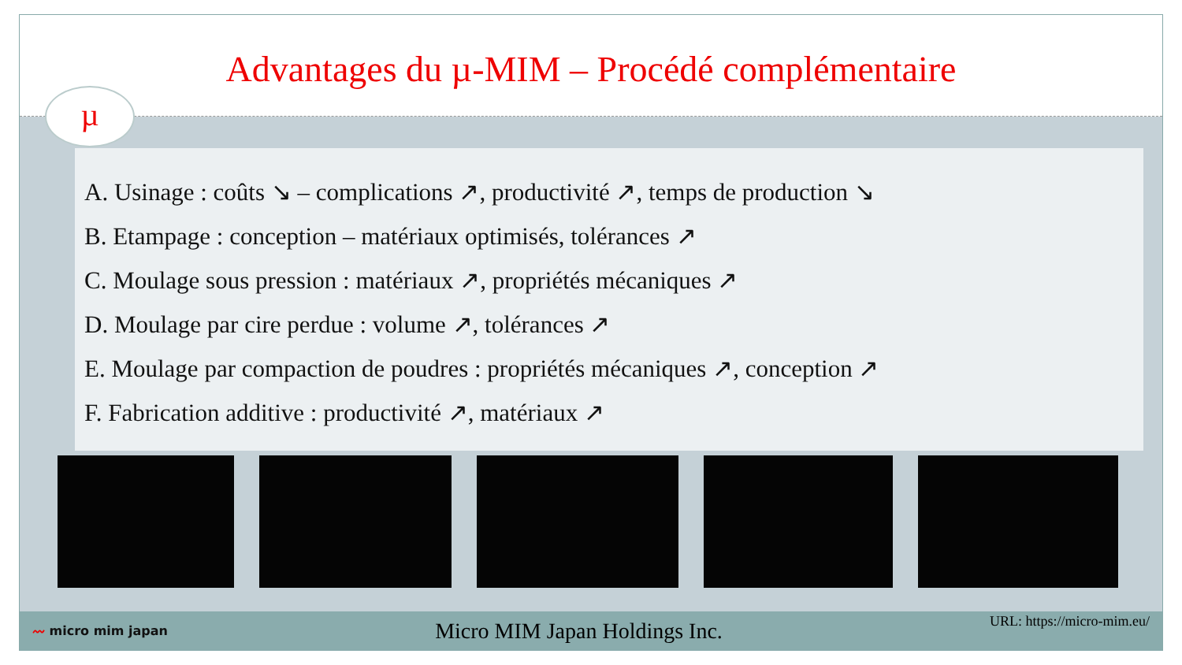Advantages du µ-MIM – Procédé complémentaire
µ
A. Usinage : coûts ↘ – complications ↗, productivité ↗, temps de production ↘
B. Etampage : conception – matériaux optimisés, tolérances ↗
C. Moulage sous pression : matériaux ↗, propriétés mécaniques ↗
D. Moulage par cire perdue : volume ↗, tolérances ↗
E. Moulage par compaction de poudres : propriétés mécaniques ↗, conception ↗
F. Fabrication additive : productivité ↗, matériaux ↗
〰 micro mim japan Micro MIM Japan Holdings Inc. URL: https://micro-mim.eu/